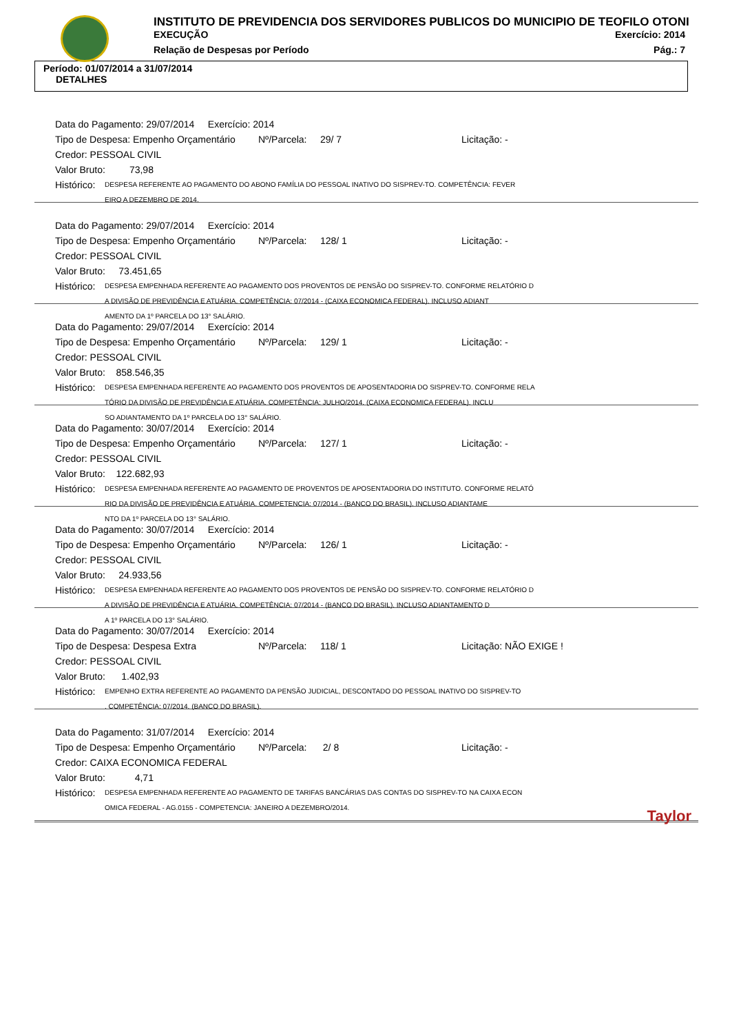INSTITUTO DE PREVIDENCIA DOS SERVIDORES PUBLICOS DO MUNICIPIO DE TEOFILO OTONI
EXECUÇÃO Exercício: 2014
Relação de Despesas por Período Pág.: 7
Período: 01/07/2014 a 31/07/2014
DETALHES
Data do Pagamento: 29/07/2014 Exercício: 2014
Tipo de Despesa: Empenho Orçamentário Nº/Parcela: 29/ 7 Licitação: -
Credor: PESSOAL CIVIL
Valor Bruto: 73,98
Histórico: DESPESA REFERENTE AO PAGAMENTO DO ABONO FAMÍLIA DO PESSOAL INATIVO DO SISPREV-TO. COMPETÊNCIA: FEVER
EIRO A DEZEMBRO DE 2014.
Data do Pagamento: 29/07/2014 Exercício: 2014
Tipo de Despesa: Empenho Orçamentário Nº/Parcela: 128/ 1 Licitação: -
Credor: PESSOAL CIVIL
Valor Bruto: 73.451,65
Histórico: DESPESA EMPENHADA REFERENTE AO PAGAMENTO DOS PROVENTOS DE PENSÃO DO SISPREV-TO. CONFORME RELATÓRIO D
A DIVISÃO DE PREVIDÊNCIA E ATUÁRIA. COMPETÊNCIA: 07/2014 - (CAIXA ECONOMICA FEDERAL). INCLUSO ADIANT
AMENTO DA 1º PARCELA DO 13° SALÁRIO.
Data do Pagamento: 29/07/2014 Exercício: 2014
Tipo de Despesa: Empenho Orçamentário Nº/Parcela: 129/ 1 Licitação: -
Credor: PESSOAL CIVIL
Valor Bruto: 858.546,35
Histórico: DESPESA EMPENHADA REFERENTE AO PAGAMENTO DOS PROVENTOS DE APOSENTADORIA DO SISPREV-TO. CONFORME RELA
TÓRIO DA DIVISÃO DE PREVIDÊNCIA E ATUÁRIA. COMPETÊNCIA: JULHO/2014. (CAIXA ECONOMICA FEDERAL). INCLU
SO ADIANTAMENTO DA 1º PARCELA DO 13° SALÁRIO.
Data do Pagamento: 30/07/2014 Exercício: 2014
Tipo de Despesa: Empenho Orçamentário Nº/Parcela: 127/ 1 Licitação: -
Credor: PESSOAL CIVIL
Valor Bruto: 122.682,93
Histórico: DESPESA EMPENHADA REFERENTE AO PAGAMENTO DE PROVENTOS DE APOSENTADORIA DO INSTITUTO. CONFORME RELATÓ
RIO DA DIVISÃO DE PREVIDÊNCIA E ATUÁRIA. COMPETENCIA: 07/2014 - (BANCO DO BRASIL). INCLUSO ADIANTAME
NTO DA 1º PARCELA DO 13° SALÁRIO.
Data do Pagamento: 30/07/2014 Exercício: 2014
Tipo de Despesa: Empenho Orçamentário Nº/Parcela: 126/ 1 Licitação: -
Credor: PESSOAL CIVIL
Valor Bruto: 24.933,56
Histórico: DESPESA EMPENHADA REFERENTE AO PAGAMENTO DOS PROVENTOS DE PENSÃO DO SISPREV-TO. CONFORME RELATÓRIO D
A DIVISÃO DE PREVIDÊNCIA E ATUÁRIA. COMPETÊNCIA: 07/2014 - (BANCO DO BRASIL). INCLUSO ADIANTAMENTO D
A 1º PARCELA DO 13° SALÁRIO.
Data do Pagamento: 30/07/2014 Exercício: 2014
Tipo de Despesa: Despesa Extra Nº/Parcela: 118/ 1 Licitação: NÃO EXIGE !
Credor: PESSOAL CIVIL
Valor Bruto: 1.402,93
Histórico: EMPENHO EXTRA REFERENTE AO PAGAMENTO DA PENSÃO JUDICIAL, DESCONTADO DO PESSOAL INATIVO DO SISPREV-TO
. COMPETÊNCIA: 07/2014. (BANCO DO BRASIL).
Data do Pagamento: 31/07/2014 Exercício: 2014
Tipo de Despesa: Empenho Orçamentário Nº/Parcela: 2/ 8 Licitação: -
Credor: CAIXA ECONOMICA FEDERAL
Valor Bruto: 4,71
Histórico: DESPESA EMPENHADA REFERENTE AO PAGAMENTO DE TARIFAS BANCÁRIAS DAS CONTAS DO SISPREV-TO NA CAIXA ECON
OMICA FEDERAL - AG.0155 - COMPETENCIA: JANEIRO A DEZEMBRO/2014.
Taylor